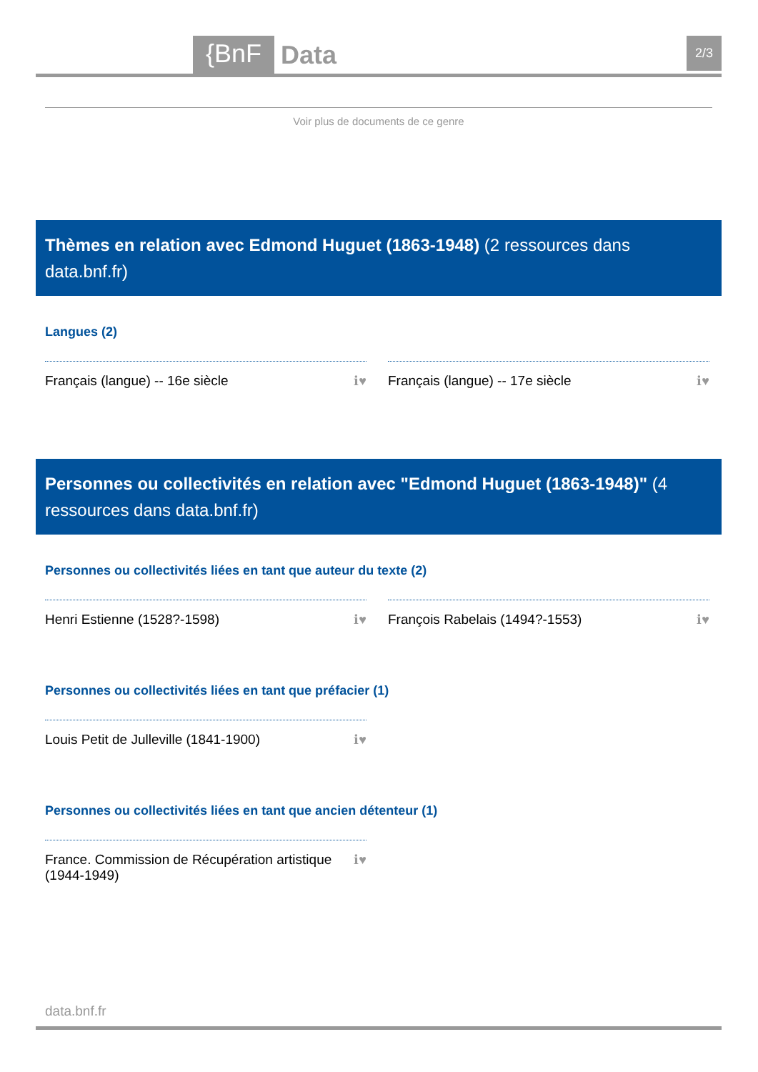{BnF Data 2/3
Voir plus de documents de ce genre
Thèmes en relation avec Edmond Huguet (1863-1948) (2 ressources dans data.bnf.fr)
Langues (2)
Français (langue) -- 16e siècle ℹ♥ Français (langue) -- 17e siècle ℹ♥
Personnes ou collectivités en relation avec "Edmond Huguet (1863-1948)" (4 ressources dans data.bnf.fr)
Personnes ou collectivités liées en tant que auteur du texte (2)
Henri Estienne (1528?-1598) ℹ♥ François Rabelais (1494?-1553) ℹ♥
Personnes ou collectivités liées en tant que préfacier (1)
Louis Petit de Julleville (1841-1900) ℹ♥
Personnes ou collectivités liées en tant que ancien détenteur (1)
France. Commission de Récupération artistique
(1944-1949) ℹ♥
data.bnf.fr